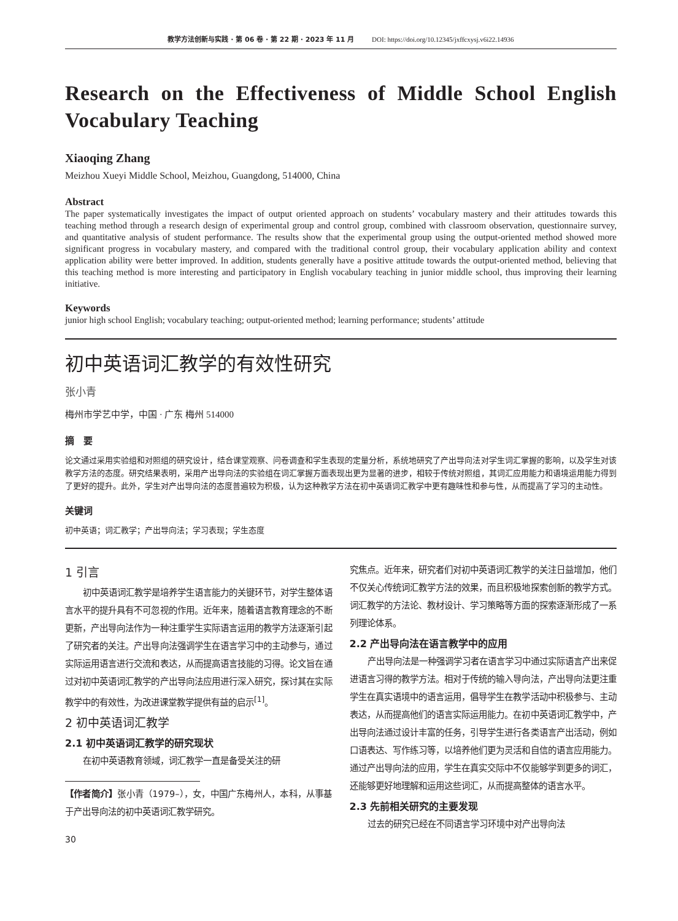教学方法创新与实践 · 第 06 卷 · 第 22 期 · 2023 年 11 月 DOI: https://doi.org/10.12345/jxffcxysj.v6i22.14936
Research on the Effectiveness of Middle School English Vocabulary Teaching
Xiaoqing Zhang
Meizhou Xueyi Middle School, Meizhou, Guangdong, 514000, China
Abstract
The paper systematically investigates the impact of output oriented approach on students’ vocabulary mastery and their attitudes towards this teaching method through a research design of experimental group and control group, combined with classroom observation, questionnaire survey, and quantitative analysis of student performance. The results show that the experimental group using the output-oriented method showed more significant progress in vocabulary mastery, and compared with the traditional control group, their vocabulary application ability and context application ability were better improved. In addition, students generally have a positive attitude towards the output-oriented method, believing that this teaching method is more interesting and participatory in English vocabulary teaching in junior middle school, thus improving their learning initiative.
Keywords
junior high school English; vocabulary teaching; output-oriented method; learning performance; students’ attitude
初中英语词汇教学的有效性研究
张小青
梅州市学艺中学，中国 · 广东 梅州 514000
摘　要
论文通过采用实验组和对照组的研究设计，结合课堂观察、问卷调查和学生表现的定量分析，系统地研究了产出导向法对学生词汇掌握的影响，以及学生对该教学方法的态度。研究结果表明，采用产出导向法的实验组在词汇掌握方面表现出更为显著的进步，相较于传统对照组，其词汇应用能力和语境运用能力得到了更好的提升。此外，学生对产出导向法的态度普遍较为积极，认为这种教学方法在初中英语词汇教学中更有趣味性和参与性，从而提高了学习的主动性。
关键词
初中英语；词汇教学；产出导向法；学习表现；学生态度
1 引言
初中英语词汇教学是培养学生语言能力的关键环节，对学生整体语言水平的提升具有不可忽视的作用。近年来，随着语言教育理念的不断更新，产出导向法作为一种注重学生实际语言运用的教学方法逐渐引起了研究者的关注。产出导向法强调学生在语言学习中的主动参与，通过实际运用语言进行交流和表达，从而提高语言技能的习得。论文旨在通过对初中英语词汇教学的产出导向法应用进行深入研究，探讨其在实际教学中的有效性，为改进课堂教学提供有益的启示<sup>[1]</sup>。
2 初中英语词汇教学
2.1 初中英语词汇教学的研究现状
在初中英语教育领域，词汇教学一直是备受关注的研
【作者简介】张小青（1979–），女，中国广东梅州人，本科，从事基于产出导向法的初中英语词汇教学研究。
30
究焦点。近年来，研究者们对初中英语词汇教学的关注日益增加，他们不仅关心传统词汇教学方法的效果，而且积极地探索创新的教学方式。词汇教学的方法论、教材设计、学习策略等方面的探索逐渐形成了一系列理论体系。
2.2 产出导向法在语言教学中的应用
产出导向法是一种强调学习者在语言学习中通过实际语言产出来促进语言习得的教学方法。相对于传统的输入导向法，产出导向法更注重学生在真实语境中的语言运用，倡导学生在教学活动中积极参与、主动表达，从而提高他们的语言实际运用能力。在初中英语词汇教学中，产出导向法通过设计丰富的任务，引导学生进行各类语言产出活动，例如口语表达、写作练习等，以培养他们更为灵活和自信的语言应用能力。通过产出导向法的应用，学生在真实交际中不仅能够学到更多的词汇，还能够更好地理解和运用这些词汇，从而提高整体的语言水平。
2.3 先前相关研究的主要发现
过去的研究已经在不同语言学习环境中对产出导向法